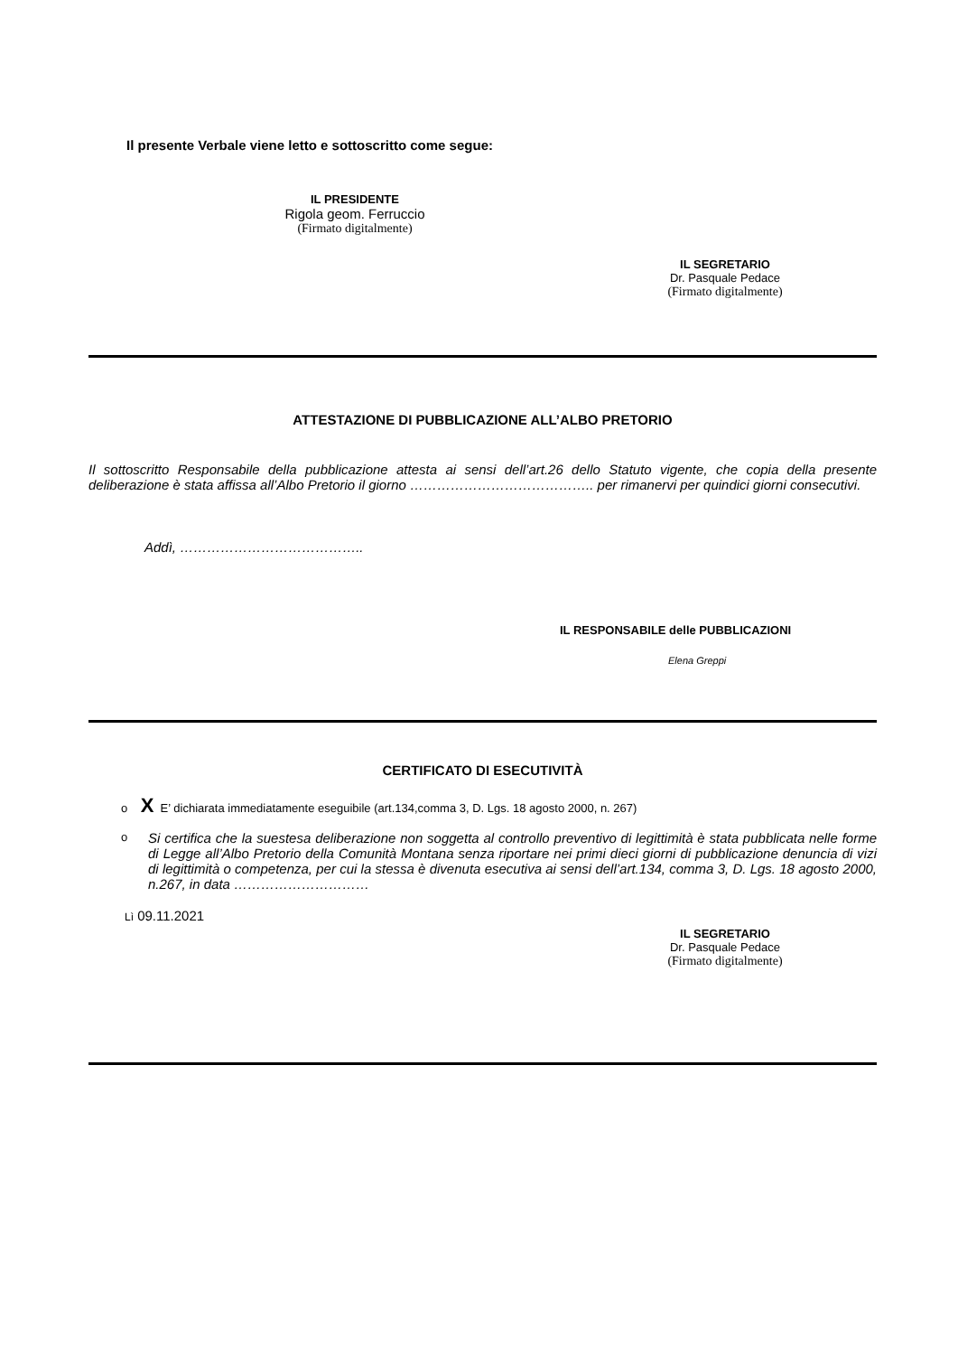Il presente Verbale viene letto e sottoscritto come segue:
IL PRESIDENTE
Rigola geom. Ferruccio
(Firmato digitalmente)
IL SEGRETARIO
Dr. Pasquale Pedace
(Firmato digitalmente)
ATTESTAZIONE DI PUBBLICAZIONE ALL’ALBO PRETORIO
Il sottoscritto Responsabile della pubblicazione attesta ai sensi dell’art.26 dello Statuto vigente, che copia della presente deliberazione è stata affissa all’Albo Pretorio il giorno ………………………………….. per rimanervi per quindici giorni consecutivi.
Addì, …………………………………..
IL RESPONSABILE delle PUBBLICAZIONI
Elena Greppi
CERTIFICATO DI ESECUTIVITÀ
o X E’ dichiarata immediatamente eseguibile (art.134,comma 3, D. Lgs. 18 agosto 2000, n. 267)
o
Si certifica che la suestesa deliberazione non soggetta al controllo preventivo di legittimità è stata pubblicata nelle forme di Legge all’Albo Pretorio della Comunità Montana senza riportare nei primi dieci giorni di pubblicazione denuncia di vizi di legittimità o competenza, per cui la stessa è divenuta esecutiva ai sensi dell’art.134, comma 3, D. Lgs. 18 agosto 2000, n.267, in data …………………………
Lì 09.11.2021
IL SEGRETARIO
Dr. Pasquale Pedace
(Firmato digitalmente)